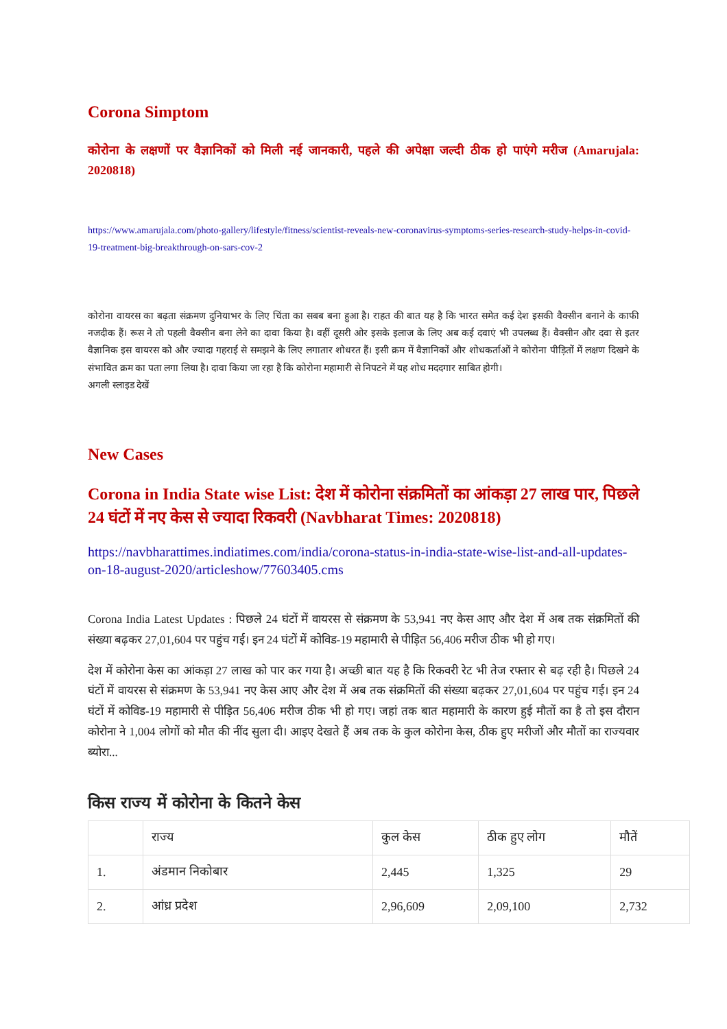Corona Simptom
कोरोना के लक्षणों पर वैज्ञानिकों को मिली नई जानकारी, पहले की अपेक्षा जल्दी ठीक हो पाएंगे मरीज (Amarujala: 2020818)
https://www.amarujala.com/photo-gallery/lifestyle/fitness/scientist-reveals-new-coronavirus-symptoms-series-research-study-helps-in-covid-19-treatment-big-breakthrough-on-sars-cov-2
कोरोना वायरस का बढ़ता संक्रमण दुनियाभर के लिए चिंता का सबब बना हुआ है। राहत की बात यह है कि भारत समेत कई देश इसकी वैक्सीन बनाने के काफी नजदीक हैं। रूस ने तो पहली वैक्सीन बना लेने का दावा किया है। वहीं दूसरी ओर इसके इलाज के लिए अब कई दवाएं भी उपलब्ध हैं। वैक्सीन और दवा से इतर वैज्ञानिक इस वायरस को और ज्यादा गहराई से समझने के लिए लगातार शोधरत हैं। इसी क्रम में वैज्ञानिकों और शोधकर्ताओं ने कोरोना पीड़ितों में लक्षण दिखने के संभावित क्रम का पता लगा लिया है। दावा किया जा रहा है कि कोरोना महामारी से निपटने में यह शोध मददगार साबित होगी।
अगली स्लाइड देखें
New Cases
Corona in India State wise List: देश में कोरोना संक्रमितों का आंकड़ा 27 लाख पार, पिछले 24 घंटों में नए केस से ज्यादा रिकवरी (Navbharat Times: 2020818)
https://navbharattimes.indiatimes.com/india/corona-status-in-india-state-wise-list-and-all-updates-on-18-august-2020/articleshow/77603405.cms
Corona India Latest Updates : पिछले 24 घंटों में वायरस से संक्रमण के 53,941 नए केस आए और देश में अब तक संक्रमितों की संख्या बढ़कर 27,01,604 पर पहुंच गई। इन 24 घंटों में कोविड-19 महामारी से पीड़ित 56,406 मरीज ठीक भी हो गए।
देश में कोरोना केस का आंकड़ा 27 लाख को पार कर गया है। अच्छी बात यह है कि रिकवरी रेट भी तेज रफ्तार से बढ़ रही है। पिछले 24 घंटों में वायरस से संक्रमण के 53,941 नए केस आए और देश में अब तक संक्रमितों की संख्या बढ़कर 27,01,604 पर पहुंच गई। इन 24 घंटों में कोविड-19 महामारी से पीड़ित 56,406 मरीज ठीक भी हो गए। जहां तक बात महामारी के कारण हुई मौतों का है तो इस दौरान कोरोना ने 1,004 लोगों को मौत की नींद सुला दी। आइए देखते हैं अब तक के कुल कोरोना केस, ठीक हुए मरीजों और मौतों का राज्यवार ब्योरा...
किस राज्य में कोरोना के कितने केस
| | राज्य | कुल केस | ठीक हुए लोग | मौतें |
| 1. | अंडमान निकोबार | 2,445 | 1,325 | 29 |
| 2. | आंध्र प्रदेश | 2,96,609 | 2,09,100 | 2,732 |